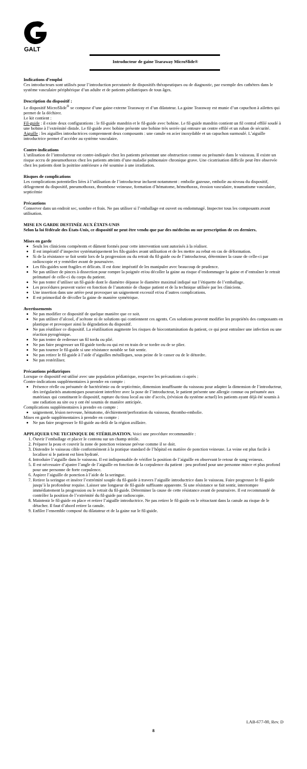GALT
Introducteur de gaine Tearaway MicroSlide®
Indications d’emploi
Ces introducteurs sont utilisés pour l’introduction percutanée de dispositifs thérapeutiques ou de diagnostic, par exemple des cathéters dans le système vasculaire périphérique d’un adulte et de patients pédiatriques de tous âges.
Description du dispositif :
Le dispositif MicroSlide<sup>®</sup> se compose d’une gaine externe Tearaway et d’un dilatateur. La gaine Tearaway est munie d’un capuchon à ailettes qui permet de la déchirer.
Le kit contient :
Fil-guide : il existe deux configurations : le fil-guide mandrin et le fil-guide avec bobine. Le fil-guide mandrin contient un fil central effilé soudé à une bobine à l’extrémité distale. Le fil-guide avec bobine présente une bobine très serrée qui entoure un centre effilé et un ruban de sécurité.
Aiguille : les aiguilles introductrices comprennent deux composants : une canule en acier inoxydable et un capuchon surmoulé. L’aiguille introductrice permet d’accéder au système vasculaire.
Contre-indications
L’utilisation de l’introducteur est contre-indiquée chez les patients présentant une obstruction connue ou présumée dans le vaisseau. Il existe un risque accru de pneumothorax chez les patients atteints d’une maladie pulmonaire chronique grave. Une cicatrisation difficile peut être observée chez les patients dont la poitrine antérieure a été soumise à une irradiation.
Risques de complications
Les complications potentielles liées à l’utilisation de l’introducteur incluent notamment : embolie gazeuse, embolie au niveau du dispositif, délogement du dispositif, pneumothorax, thrombose veineuse, formation d’hématome, hémothorax, érosion vasculaire, traumatisme vasculaire, septicémie
Précautions
Conserver dans un endroit sec, sombre et frais. Ne pas utiliser si l’emballage est ouvert ou endommagé. Inspecter tous les composants avant utilisation.
MISE EN GARDE DESTINÉE AUX ÉTATS-UNIS
Selon la loi fédérale des États-Unis, ce dispositif ne peut être vendu que par des médecins ou sur prescription de ces derniers.
Mises en garde
Seuls les cliniciens compétents et dûment formés pour cette intervention sont autorisés à la réaliser.
Il est impératif d’inspecter systématiquement les fils-guides avant utilisation et de les mettre au rebut en cas de déformation.
Si de la résistance se fait sentir lors de la progression ou du retrait du fil-guide ou de l’introducteur, déterminer la cause de celle-ci par radioscopie et y remédier avant de poursuivre.
Les fils-guides sont fragiles et délicats. Il est donc impératif de les manipuler avec beaucoup de prudence.
Ne pas utiliser de pinces à dissection pour rompre la poignée et/ou décoller la gaine au risque d’endommager la gaine et d’entraîner le retrait prématuré de celle-ci du corps du patient.
Ne pas tenter d’utiliser un fil-guide dont le diamètre dépasse le diamètre maximal indiqué sur l’étiquette de l’emballage.
Les procédures peuvent varier en fonction de l’anatomie de chaque patient et de la technique utilisée par les cliniciens.
Une insertion dans une artère peut provoquer un saignement excessif et/ou d’autres complications.
Il est primordial de décoller la gaine de manière symétrique.
Avertissements
Ne pas modifier ce dispositif de quelque manière que ce soit.
Ne pas utiliser d’alcool, d’acétone ni de solutions qui contiennent ces agents. Ces solutions peuvent modifier les propriétés des composants en plastique et provoquer ainsi la dégradation du dispositif.
Ne pas réutiliser ce dispositif. La réutilisation augmente les risques de biocontamination du patient, ce qui peut entraîner une infection ou une réaction pyrogénique.
Ne pas tenter de redresser un fil tordu ou plié.
Ne pas faire progresser un fil-guide tordu ou qui est en train de se tordre ou de se plier.
Ne pas tourner le fil-guide si une résistance notable se fait sentir.
Ne pas retirer le fil-guide à l’aide d’aiguilles métalliques, sous peine de le casser ou de le détordre.
Ne pas restériliser.
Précautions pédiatriques
Lorsque ce dispositif est utilisé avec une population pédiatrique, respecter les précautions ci-après :
Contre-indications supplémentaires à prendre en compte :
Présence réelle ou présumée de bactériémie ou de septicémie, dimension insuffisante du vaisseau pour adapter la dimension de l’introducteur, des irrégularités anatomiques pourraient interférer avec la pose de l’introducteur, le patient présente une allergie connue ou présumée aux matériaux qui constituent le dispositif, rupture du tissu local au site d’accès, (révision du système actuel) les patients ayant déjà été soumis à une radiation au site ou y ont été soumis de manière anticipée.
Complications supplémentaires à prendre en compte :
saignement, lésion nerveuse, hématome, déchirement/perforation du vaisseau, thrombo-embolie.
Mises en garde supplémentaires à prendre en compte :
Ne pas faire progresser le fil-guide au-delà de la région axillaire.
APPLIQUER UNE TECHNIQUE DE STÉRILISATION. Voici une procédure recommandée :
1. Ouvrir l’emballage et placer le contenu sur un champ stérile.
2. Préparer la peau et couvrir la zone de ponction veineuse prévue comme il se doit.
3. Distendre le vaisseau cible conformément à la pratique standard de l’hôpital en matière de ponction veineuse. La veine est plus facile à localiser si le patient est bien hydraté.
4. Introduire l’aiguille dans le vaisseau. Il est indispensable de vérifier la position de l’aiguille en observant le retour de sang veineux.
5. Il est nécessaire d’ajuster l’angle de l’aiguille en fonction de la corpulence du patient : peu profond pour une personne mince et plus profond pour une personne de forte corpulence.
6. Aspirer l’aiguille de ponction à l’aide de la seringue.
7. Retirer la seringue et insérer l’extrémité souple du fil-guide à travers l’aiguille introductrice dans le vaisseau. Faire progresser le fil-guide jusqu’à la profondeur requise. Laisser une longueur de fil-guide suffisante apparente. Si une résistance se fait sentir, interrompre immédiatement la progression ou le retrait du fil-guide. Déterminer la cause de cette résistance avant de poursuivre. Il est recommandé de contrôler la position de l’extrémité du fil-guide par radioscopie.
8. Maintenir le fil-guide en place et retirer l’aiguille introductrice. Ne pas retirer le fil-guide en le rétractant dans la canule au risque de le détacher. Il faut d’abord retirer la canule.
9. Enfiler l’ensemble composé du dilatateur et de la gaine sur le fil-guide.
LAB-677-00, Rev. D
8